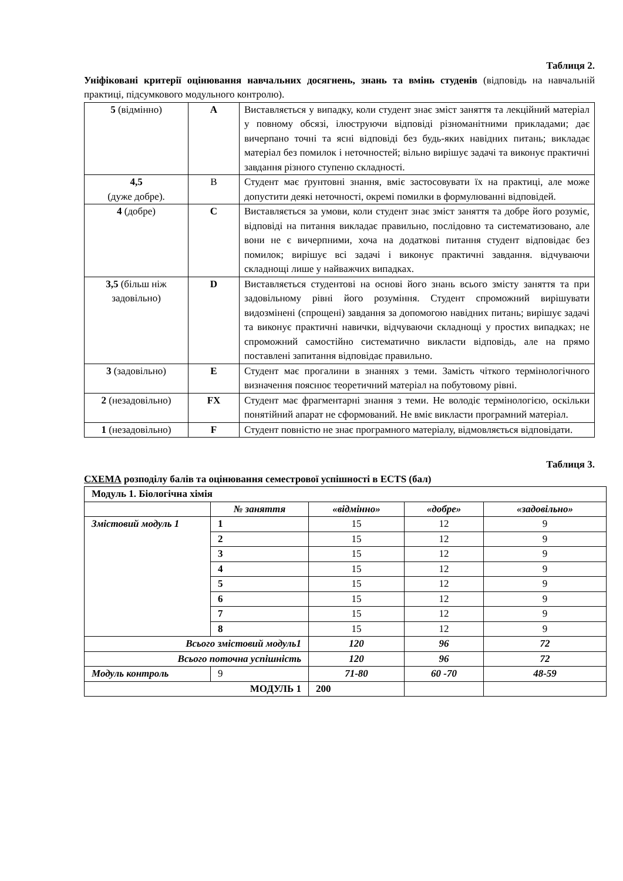Таблиця 2.
Уніфіковані критерії оцінювання навчальних досягнень, знань та вмінь студенів (відповідь на навчальній практиці, підсумкового модульного контролю).
| 5 (відмінно) | A | Виставляється у випадку, коли студент знає зміст заняття та лекційний матеріал у повному обсязі, ілюструючи відповіді різноманітними прикладами; дає вичерпано точні та ясні відповіді без будь-яких навідних питань; викладає матеріал без помилок і неточностей; вільно вирішує задачі та виконує практичні завдання різного ступеню складності. |
| 4,5 (дуже добре). | B | Студент має ґрунтовні знання, вміє застосовувати їх на практиці, але може допустити деякі неточності, окремі помилки в формулюванні відповідей. |
| 4 (добре) | C | Виставляється за умови, коли студент знає зміст заняття та добре його розуміє, відповіді на питання викладає правильно, послідовно та систематизовано, але вони не є вичерпними, хоча на додаткові питання студент відповідає без помилок; вирішує всі задачі і виконує практичні завдання. відчуваючи складнощі лише у найважчих випадках. |
| 3,5 (більш ніж задовільно) | D | Виставляється студентові на основі його знань всього змісту заняття та при задовільному рівні його розуміння. Студент спроможний вирішувати видозмінені (спрощені) завдання за допомогою навідних питань; вирішує задачі та виконує практичні навички, відчуваючи складнощі у простих випадках; не спроможний самостійно систематично викласти відповідь, але на прямо поставлені запитання відповідає правильно. |
| 3 (задовільно) | E | Студент має прогалини в знаннях з теми. Замість чіткого термінологічного визначення пояснює теоретичний матеріал на побутовому рівні. |
| 2 (незадовільно) | FX | Студент має фрагментарні знання з теми. Не володіє термінологією, оскільки понятійний апарат не сформований. Не вміє викласти програмний матеріал. |
| 1 (незадовільно) | F | Студент повністю не знає програмного матеріалу, відмовляється відповідати. |
Таблиця 3.
СХЕМА розподілу балів та оцінювання семестрової успішності в ECTS (бал)
| Модуль 1. Біологічна хімія | | | | |
| | № заняття | «відмінно» | «добре» | «задовільно» |
| Змістовий модуль 1 | 1 | 15 | 12 | 9 |
| | 2 | 15 | 12 | 9 |
| | 3 | 15 | 12 | 9 |
| | 4 | 15 | 12 | 9 |
| | 5 | 15 | 12 | 9 |
| | 6 | 15 | 12 | 9 |
| | 7 | 15 | 12 | 9 |
| | 8 | 15 | 12 | 9 |
| Всього змістовий модуль1 | | 120 | 96 | 72 |
| Всього поточна успішність | | 120 | 96 | 72 |
| Модуль контроль | 9 | 71-80 | 60 -70 | 48-59 |
| МОДУЛЬ 1 | | 200 | | |